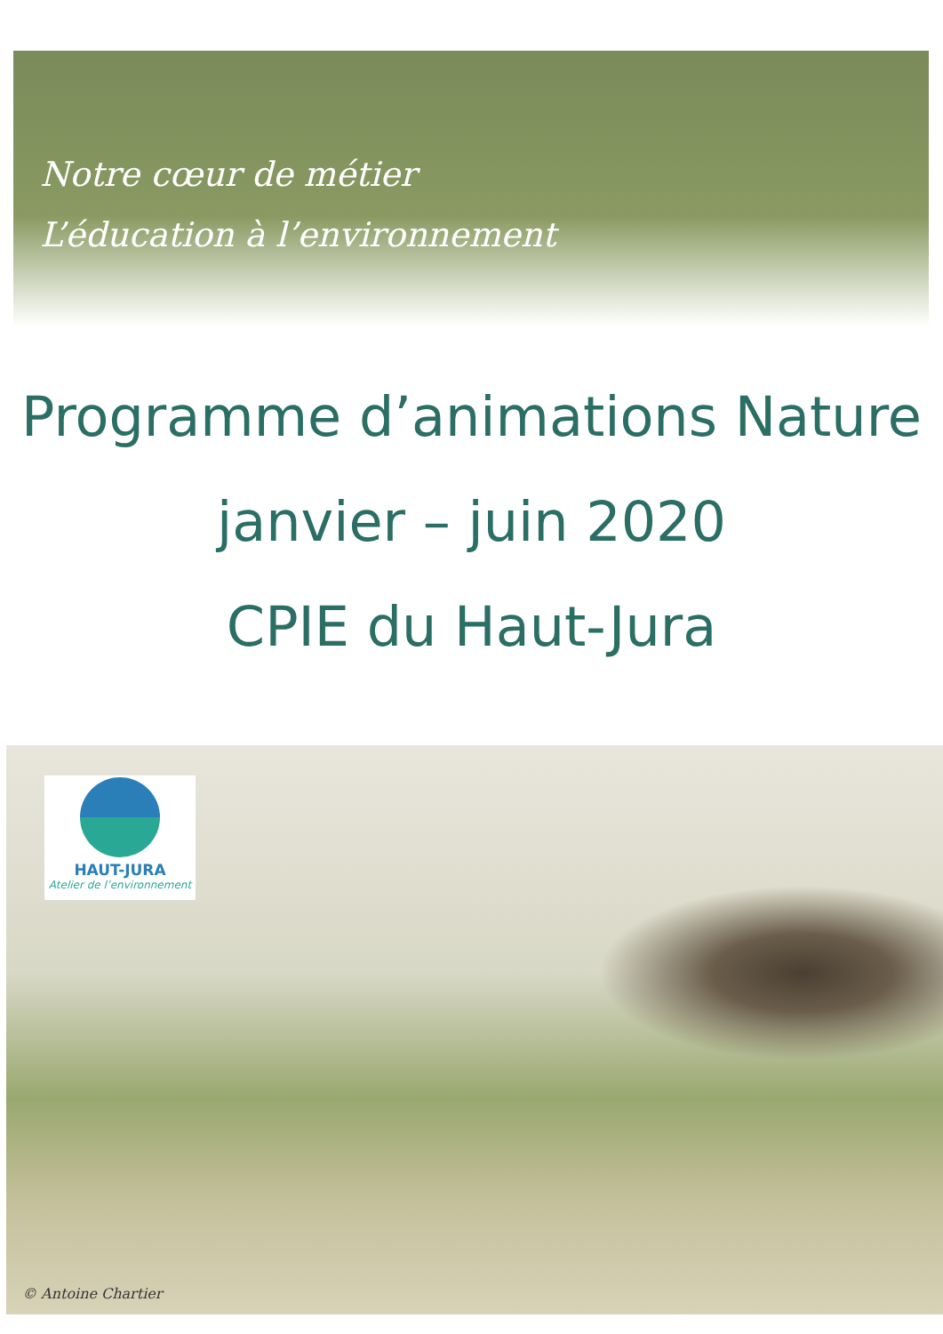Notre cœur de métier
L’éducation à l’environnement
Programme d’animations Nature
janvier – juin 2020
CPIE du Haut-Jura
HAUT-JURA
Atelier de l’environnement
© Antoine Chartier